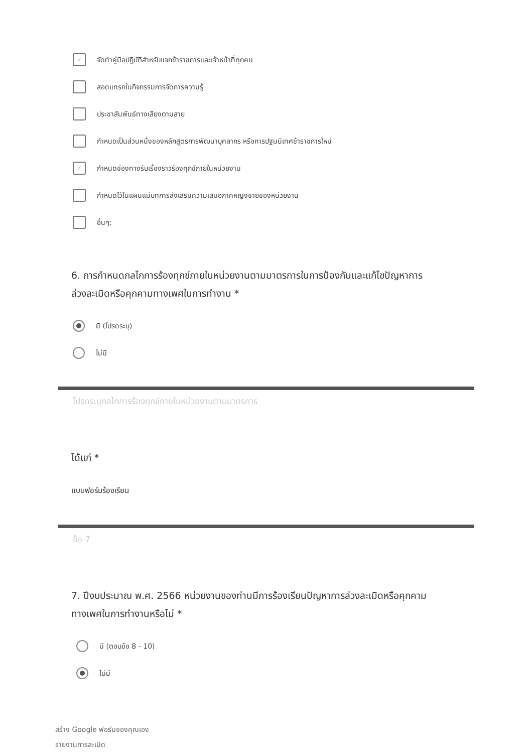✓
จัดทำคู่มือปฏิบัติสำหรับแจกข้าราชการและเจ้าหน้าที่ทุกคน
สอดแทรกในกิจกรรมการจัดการความรู้
ประชาสัมพันธ์ทางเสียงตามสาย
กำหนดเป็นส่วนหนึ่งของหลักสูตรการพัฒนาบุคลากร หรือการปฐมนิเทศข้าราชการใหม่
✓
กำหนดช่องทางรับเรื่องราวร้องทุกข์ภายในหน่วยงาน
กำหนดไว้ในแผนแม่บทการส่งเสริมความเสมอภาคหญิงชายของหน่วยงาน
อื่นๆ:
6. การกำหนดกลไกการร้องทุกข์ภายในหน่วยงานตามมาตรการในการป้องกันและแก้ไขปัญหาการล่วงละเมิดหรือคุกคามทางเพศในการทำงาน *
มี (โปรดระบุ)
ไม่มี
โปรดระบุกลไกการร้องทุกข์ภายในหน่วยงานตามมาตรการ
ได้แก่ *
แบบฟอร์มร้องเรียน
ข้อ 7
7. ปีงบประมาณ พ.ศ. 2566 หน่วยงานของท่านมีการร้องเรียนปัญหาการล่วงละเมิดหรือคุกคามทางเพศในการทำงานหรือไม่ *
มี (ตอบข้อ 8 - 10)
ไม่มี
สร้าง Google ฟอร์มของคุณเอง
รายงานการละเมิด